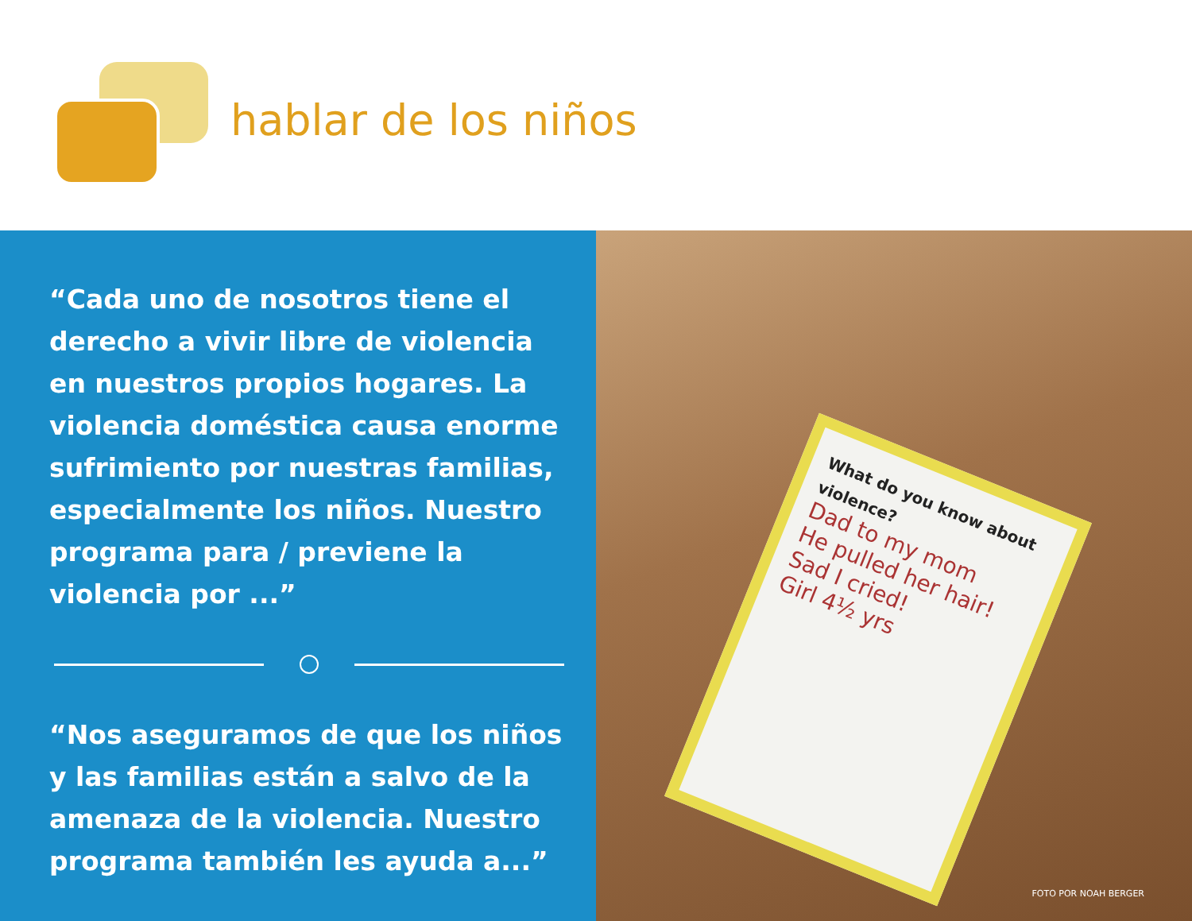hablar de los niños
“Cada uno de nosotros tiene el derecho a vivir libre de violencia en nuestros propios hogares. La violencia doméstica causa enorme sufrimiento por nuestras familias, especialmente los niños. Nuestro programa para / previene la violencia por ...”
“Nos aseguramos de que los niños y las familias están a salvo de la amenaza de la violencia. Nuestro programa también les ayuda a...”
What do you know about violence?
Dad to my mom
He pulled her hair!
Sad I cried!
Girl 4½ yrs
FOTO POR NOAH BERGER